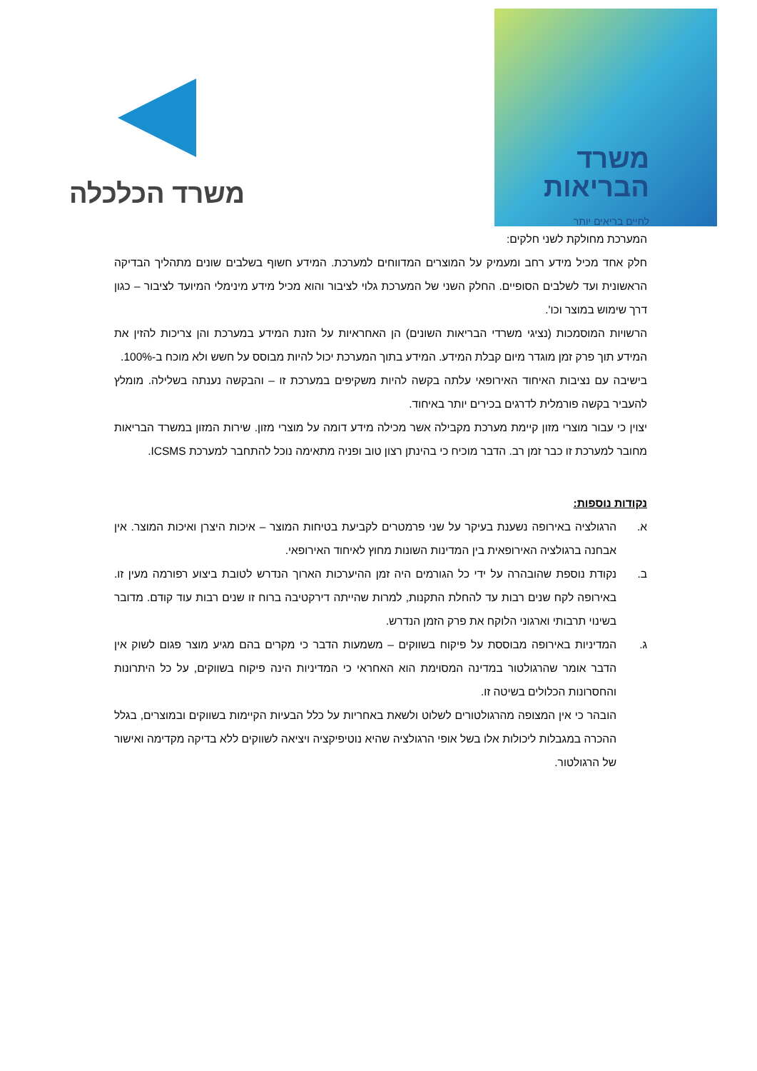משרד הכלכלה
משרד
הבריאות
לחיים בריאים יותר
המערכת מחולקת לשני חלקים:
חלק אחד מכיל מידע רחב ומעמיק על המוצרים המדווחים למערכת. המידע חשוף בשלבים שונים מתהליך הבדיקה הראשונית ועד לשלבים הסופיים. החלק השני של המערכת גלוי לציבור והוא מכיל מידע מינימלי המיועד לציבור – כגון דרך שימוש במוצר וכו'.
הרשויות המוסמכות (נציגי משרדי הבריאות השונים) הן האחראיות על הזנת המידע במערכת והן צריכות להזין את המידע תוך פרק זמן מוגדר מיום קבלת המידע. המידע בתוך המערכת יכול להיות מבוסס על חשש ולא מוכח ב-100%.
בישיבה עם נציבות האיחוד האירופאי עלתה בקשה להיות משקיפים במערכת זו – והבקשה נענתה בשלילה. מומלץ להעביר בקשה פורמלית לדרגים בכירים יותר באיחוד.
יצוין כי עבור מוצרי מזון קיימת מערכת מקבילה אשר מכילה מידע דומה על מוצרי מזון. שירות המזון במשרד הבריאות מחובר למערכת זו כבר זמן רב. הדבר מוכיח כי בהינתן רצון טוב ופניה מתאימה נוכל להתחבר למערכת ICSMS.
נקודות נוספות:
א. הרגולציה באירופה נשענת בעיקר על שני פרמטרים לקביעת בטיחות המוצר – איכות היצרן ואיכות המוצר. אין אבחנה ברגולציה האירופאית בין המדינות השונות מחוץ לאיחוד האירופאי.
ב. נקודת נוספת שהובהרה על ידי כל הגורמים היה זמן ההיערכות הארוך הנדרש לטובת ביצוע רפורמה מעין זו. באירופה לקח שנים רבות עד להחלת התקנות, למרות שהייתה דירקטיבה ברוח זו שנים רבות עוד קודם. מדובר בשינוי תרבותי וארגוני הלוקח את פרק הזמן הנדרש.
ג. המדיניות באירופה מבוססת על פיקוח בשווקים – משמעות הדבר כי מקרים בהם מגיע מוצר פגום לשוק אין הדבר אומר שהרגולטור במדינה המסוימת הוא האחראי כי המדיניות הינה פיקוח בשווקים, על כל היתרונות והחסרונות הכלולים בשיטה זו.
הובהר כי אין המצופה מהרגולטורים לשלוט ולשאת באחריות על כלל הבעיות הקיימות בשווקים ובמוצרים, בגלל ההכרה במגבלות ליכולות אלו בשל אופי הרגולציה שהיא נוטיפיקציה ויציאה לשווקים ללא בדיקה מקדימה ואישור של הרגולטור.